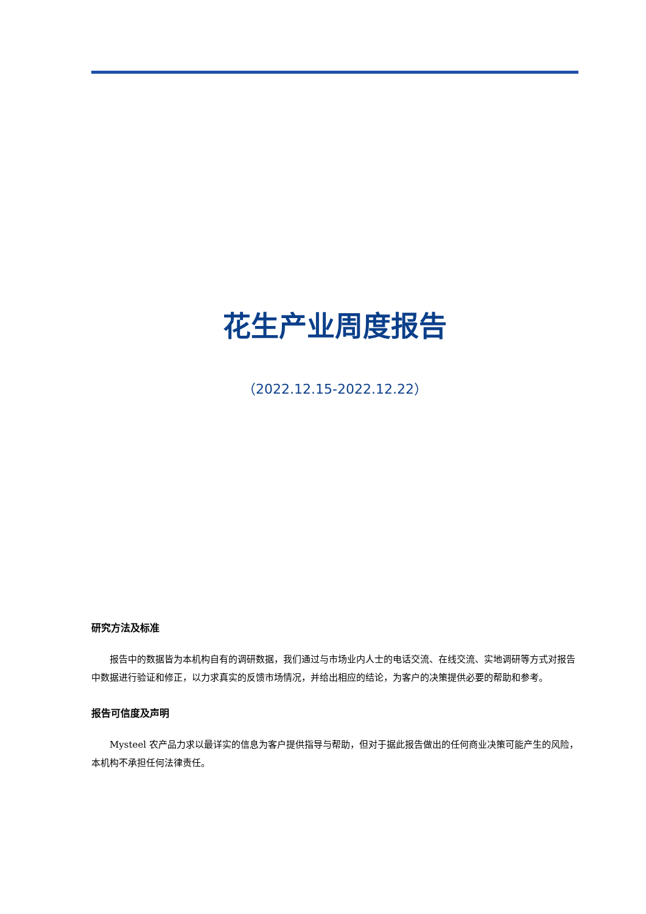花生产业周度报告
（2022.12.15-2022.12.22）
研究方法及标准
报告中的数据皆为本机构自有的调研数据，我们通过与市场业内人士的电话交流、在线交流、实地调研等方式对报告中数据进行验证和修正，以力求真实的反馈市场情况，并给出相应的结论，为客户的决策提供必要的帮助和参考。
报告可信度及声明
Mysteel 农产品力求以最详实的信息为客户提供指导与帮助，但对于据此报告做出的任何商业决策可能产生的风险，本机构不承担任何法律责任。